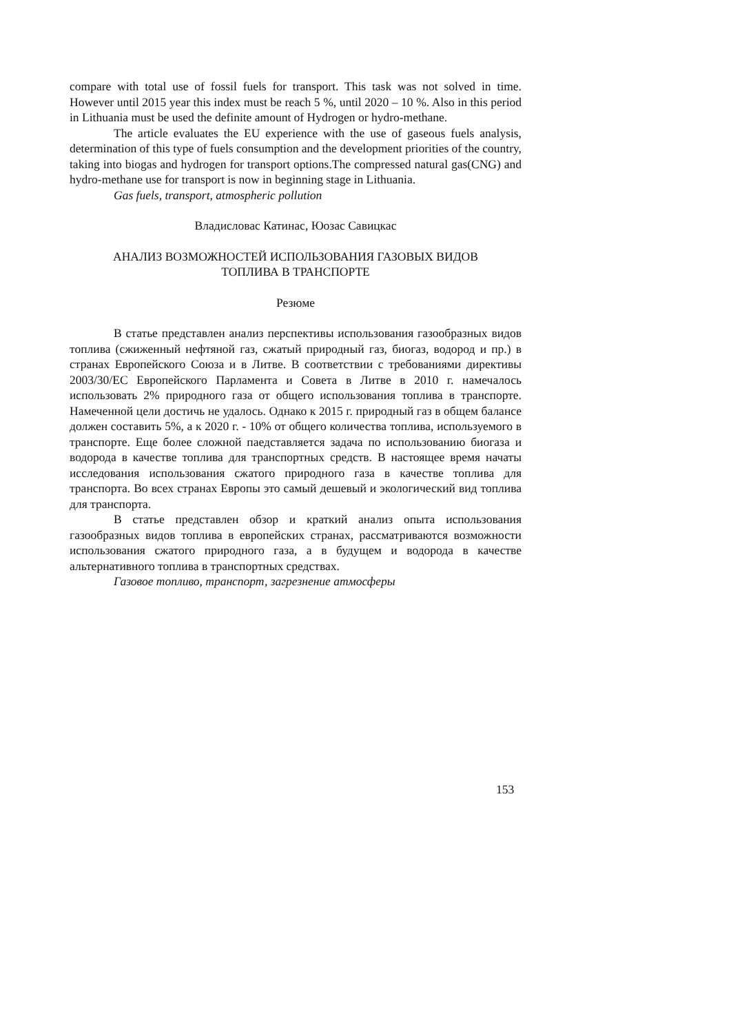compare with total use of fossil fuels for transport. This task was not solved in time. However until 2015 year this index must be reach 5 %, until 2020 – 10 %. Also in this period in Lithuania must be used the definite amount of Hydrogen or hydro-methane.
The article evaluates the EU experience with the use of gaseous fuels analysis, determination of this type of fuels consumption and the development priorities of the country, taking into biogas and hydrogen for transport options.The compressed natural gas(CNG) and hydro-methane use for transport is now in beginning stage in Lithuania.
Gas fuels, transport, atmospheric pollution
Владисловас Катинас, Юозас Савицкас
АНАЛИЗ ВОЗМОЖНОСТЕЙ ИСПОЛЬЗОВАНИЯ ГАЗОВЫХ ВИДОВ
ТОПЛИВА В ТРАНСПОРТЕ
Резюме
В статье представлен анализ перспективы использования газообразных видов топлива (сжиженный нефтяной газ, сжатый природный газ, биогаз, водород и пр.) в странах Европейского Союза и в Литве. В соответствии с требованиями директивы 2003/30/ЕС Европейского Парламента и Совета в Литве в 2010 г. намечалось использовать 2% природного газа от общего использования топлива в транспорте. Намеченной цели достичь не удалось. Однако к 2015 г. природный газ в общем балансе должен составить 5%, а к 2020 г. - 10% от общего количества топлива, используемого в транспорте. Еще более сложной паедставляется задача по использованию биогаза и водорода в качестве топлива для транспортных средств. В настоящее время начаты исследования использования сжатого природного газа в качестве топлива для транспорта. Во всех странах Европы это самый дешевый и экологический вид топлива для транспорта.
В статье представлен обзор и краткий анализ опыта использования газообразных видов топлива в европейских странах, рассматриваются возможности использования сжатого природного газа, а в будущем и водорода в качестве альтернативного топлива в транспортных средствах.
Газовое топливо, транспорт, загрезнение атмосферы
153